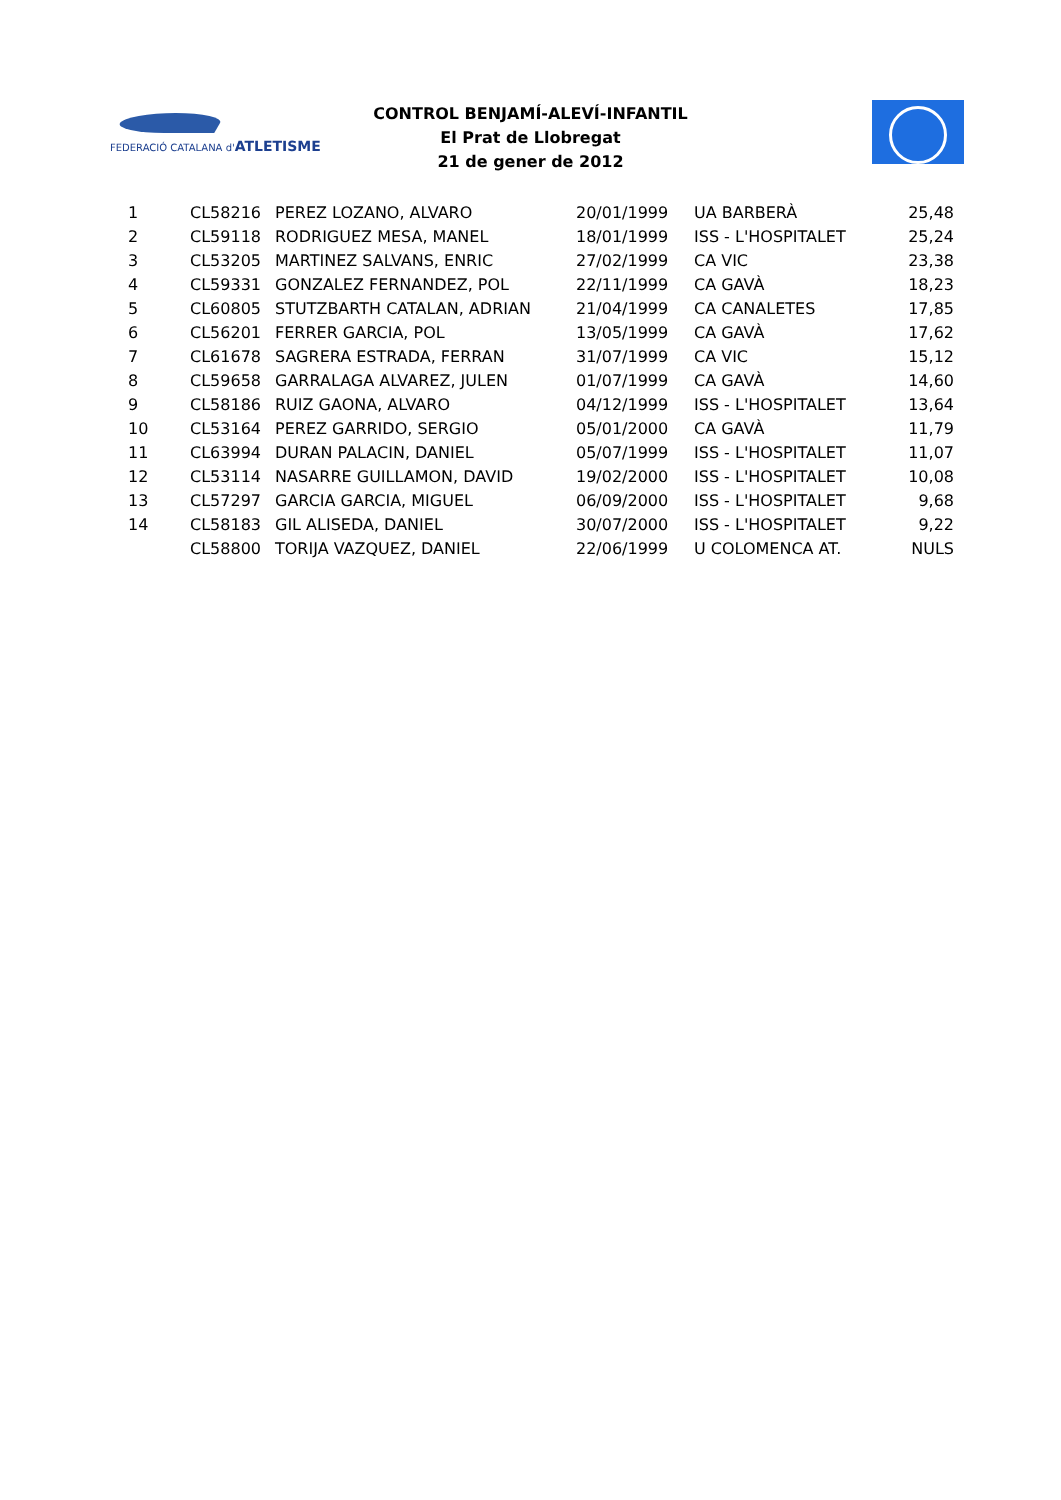FEDERACIÓ CATALANA d'ATLETISME
CONTROL BENJAMÍ-ALEVÍ-INFANTIL
El Prat de Llobregat
21 de gener de 2012
| 1 | CL58216 | PEREZ LOZANO, ALVARO | 20/01/1999 | UA BARBERÀ | 25,48 |
| 2 | CL59118 | RODRIGUEZ MESA, MANEL | 18/01/1999 | ISS - L'HOSPITALET | 25,24 |
| 3 | CL53205 | MARTINEZ SALVANS, ENRIC | 27/02/1999 | CA VIC | 23,38 |
| 4 | CL59331 | GONZALEZ FERNANDEZ, POL | 22/11/1999 | CA GAVÀ | 18,23 |
| 5 | CL60805 | STUTZBARTH CATALAN, ADRIAN | 21/04/1999 | CA CANALETES | 17,85 |
| 6 | CL56201 | FERRER GARCIA, POL | 13/05/1999 | CA GAVÀ | 17,62 |
| 7 | CL61678 | SAGRERA ESTRADA, FERRAN | 31/07/1999 | CA VIC | 15,12 |
| 8 | CL59658 | GARRALAGA ALVAREZ, JULEN | 01/07/1999 | CA GAVÀ | 14,60 |
| 9 | CL58186 | RUIZ GAONA, ALVARO | 04/12/1999 | ISS - L'HOSPITALET | 13,64 |
| 10 | CL53164 | PEREZ GARRIDO, SERGIO | 05/01/2000 | CA GAVÀ | 11,79 |
| 11 | CL63994 | DURAN PALACIN, DANIEL | 05/07/1999 | ISS - L'HOSPITALET | 11,07 |
| 12 | CL53114 | NASARRE GUILLAMON, DAVID | 19/02/2000 | ISS - L'HOSPITALET | 10,08 |
| 13 | CL57297 | GARCIA GARCIA, MIGUEL | 06/09/2000 | ISS - L'HOSPITALET | 9,68 |
| 14 | CL58183 | GIL ALISEDA, DANIEL | 30/07/2000 | ISS - L'HOSPITALET | 9,22 |
| | CL58800 | TORIJA VAZQUEZ, DANIEL | 22/06/1999 | U COLOMENCA AT. | NULS |